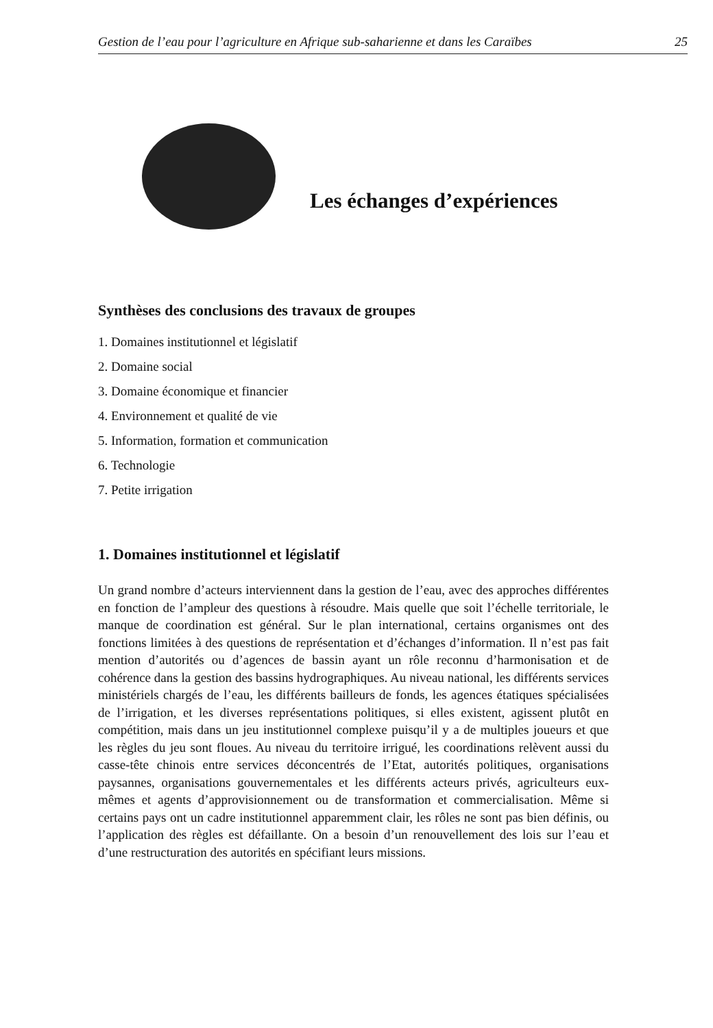Gestion de l’eau pour l’agriculture en Afrique sub-saharienne et dans les Caraïbes 25
Les échanges d’expériences
Synthèses des conclusions des travaux de groupes
1. Domaines institutionnel et législatif
2. Domaine social
3. Domaine économique et financier
4. Environnement et qualité de vie
5. Information, formation et communication
6. Technologie
7. Petite irrigation
1. Domaines institutionnel et législatif
Un grand nombre d’acteurs interviennent dans la gestion de l’eau, avec des approches différentes en fonction de l’ampleur des questions à résoudre. Mais quelle que soit l’échelle territoriale, le manque de coordination est général. Sur le plan international, certains organismes ont des fonctions limitées à des questions de représentation et d’échanges d’information. Il n’est pas fait mention d’autorités ou d’agences de bassin ayant un rôle reconnu d’harmonisation et de cohérence dans la gestion des bassins hydrographiques. Au niveau national, les différents services ministériels chargés de l’eau, les différents bailleurs de fonds, les agences étatiques spécialisées de l’irrigation, et les diverses représentations politiques, si elles existent, agissent plutôt en compétition, mais dans un jeu institutionnel complexe puisqu’il y a de multiples joueurs et que les règles du jeu sont floues. Au niveau du territoire irrigué, les coordinations relèvent aussi du casse-tête chinois entre services déconcentrés de l’Etat, autorités politiques, organisations paysannes, organisations gouvernementales et les différents acteurs privés, agriculteurs eux-mêmes et agents d’approvisionnement ou de transformation et commercialisation. Même si certains pays ont un cadre institutionnel apparemment clair, les rôles ne sont pas bien définis, ou l’application des règles est défaillante. On a besoin d’un renouvellement des lois sur l’eau et d’une restructuration des autorités en spécifiant leurs missions.